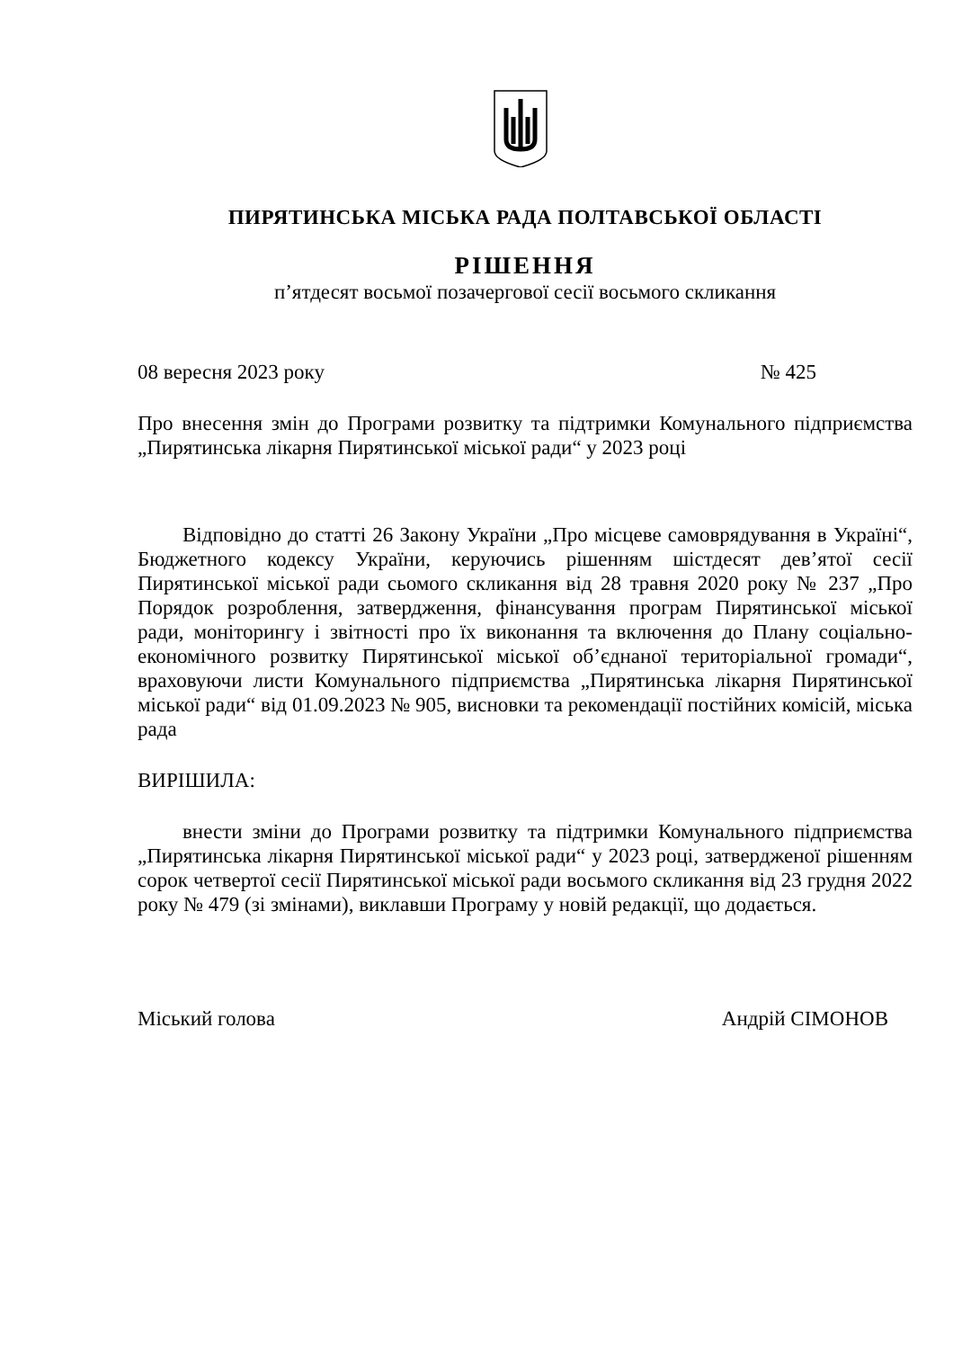ПИРЯТИНСЬКА МІСЬКА РАДА ПОЛТАВСЬКОЇ ОБЛАСТІ
РІШЕННЯ
п’ятдесят восьмої позачергової сесії восьмого скликання
08 вересня 2023 року № 425
Про внесення змін до Програми розвитку та підтримки Комунального підприємства „Пирятинська лікарня Пирятинської міської ради“ у 2023 році
Відповідно до статті 26 Закону України „Про місцеве самоврядування в Україні“, Бюджетного кодексу України, керуючись рішенням шістдесят дев’ятої сесії Пирятинської міської ради сьомого скликання від 28 травня 2020 року № 237 „Про Порядок розроблення, затвердження, фінансування програм Пирятинської міської ради, моніторингу і звітності про їх виконання та включення до Плану соціально-економічного розвитку Пирятинської міської об’єднаної територіальної громади“, враховуючи листи Комунального підприємства „Пирятинська лікарня Пирятинської міської ради“ від 01.09.2023 № 905, висновки та рекомендації постійних комісій, міська рада
ВИРІШИЛА:
внести зміни до Програми розвитку та підтримки Комунального підприємства „Пирятинська лікарня Пирятинської міської ради“ у 2023 році, затвердженої рішенням сорок четвертої сесії Пирятинської міської ради восьмого скликання від 23 грудня 2022 року № 479 (зі змінами), виклавши Програму у новій редакції, що додається.
Міський голова Андрій СІМОНОВ